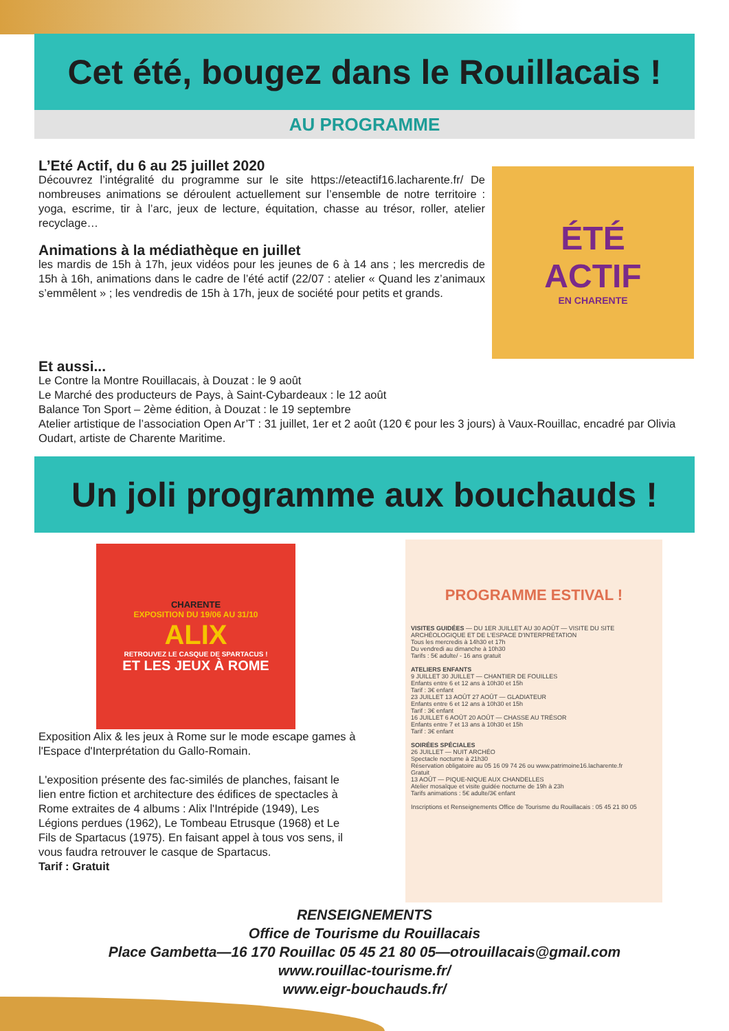Cet été, bougez dans le Rouillacais !
AU PROGRAMME
L’Eté Actif, du 6 au 25 juillet 2020
Découvrez l’intégralité du programme sur le site https://eteactif16.lacharente.fr/ De nombreuses animations se déroulent actuellement sur l’ensemble de notre territoire : yoga, escrime, tir à l’arc, jeux de lecture, équitation, chasse au trésor, roller, atelier recyclage…
Animations à la médiathèque en juillet
les mardis de 15h à 17h, jeux vidéos pour les jeunes de 6 à 14 ans ; les mercredis de 15h à 16h, animations dans le cadre de l’été actif (22/07 : atelier « Quand les z’animaux s’emmêlent » ; les vendredis de 15h à 17h, jeux de société pour petits et grands.
ÉTÉ
ACTIF
EN CHARENTE
Et aussi...
Le Contre la Montre Rouillacais, à Douzat : le 9 août
Le Marché des producteurs de Pays, à Saint-Cybardeaux : le 12 août
Balance Ton Sport – 2ème édition, à Douzat : le 19 septembre
Atelier artistique de l’association Open Ar’T : 31 juillet, 1er et 2 août (120 € pour les 3 jours) à Vaux-Rouillac, encadré par Olivia Oudart, artiste de Charente Maritime.
Un joli programme aux bouchauds !
CHARENTE
EXPOSITION DU 19/06 AU 31/10
ALIX
RETROUVEZ LE CASQUE DE SPARTACUS !
ET LES JEUX À ROME
Exposition Alix & les jeux à Rome sur le mode escape games à l'Espace d'Interprétation du Gallo-Romain.
L'exposition présente des fac-similés de planches, faisant le lien entre fiction et architecture des édifices de spectacles à Rome extraites de 4 albums : Alix l'Intrépide (1949), Les Légions perdues (1962), Le Tombeau Etrusque (1968) et Le Fils de Spartacus (1975). En faisant appel à tous vos sens, il vous faudra retrouver le casque de Spartacus.
Tarif : Gratuit
PROGRAMME ESTIVAL !
VISITES GUIDÉES — DU 1ER JUILLET AU 30 AOÛT — VISITE DU SITE ARCHÉOLOGIQUE ET DE L'ESPACE D'INTERPRÉTATION
Tous les mercredis à 14h30 et 17h
Du vendredi au dimanche à 10h30
Tarifs : 5€ adulte/ - 16 ans gratuit
ATELIERS ENFANTS
9 JUILLET 30 JUILLET — CHANTIER DE FOUILLES
Enfants entre 6 et 12 ans à 10h30 et 15h
Tarif : 3€ enfant
23 JUILLET 13 AOÛT 27 AOÛT — GLADIATEUR
Enfants entre 6 et 12 ans à 10h30 et 15h
Tarif : 3€ enfant
16 JUILLET 6 AOÛT 20 AOÛT — CHASSE AU TRÉSOR
Enfants entre 7 et 13 ans à 10h30 et 15h
Tarif : 3€ enfant
SOIRÉES SPÉCIALES
26 JUILLET — NUIT ARCHÉO
Spectacle nocturne à 21h30
Réservation obligatoire au 05 16 09 74 26 ou www.patrimoine16.lacharente.fr
Gratuit
13 AOÛT — PIQUE-NIQUE AUX CHANDELLES
Atelier mosaïque et visite guidée nocturne de 19h à 23h
Tarifs animations : 5€ adulte/3€ enfant
Inscriptions et Renseignements Office de Tourisme du Rouillacais : 05 45 21 80 05
RENSEIGNEMENTS
Office de Tourisme du Rouillacais
Place Gambetta—16 170 Rouillac 05 45 21 80 05—otrouillacais@gmail.com
www.rouillac-tourisme.fr/
www.eigr-bouchauds.fr/